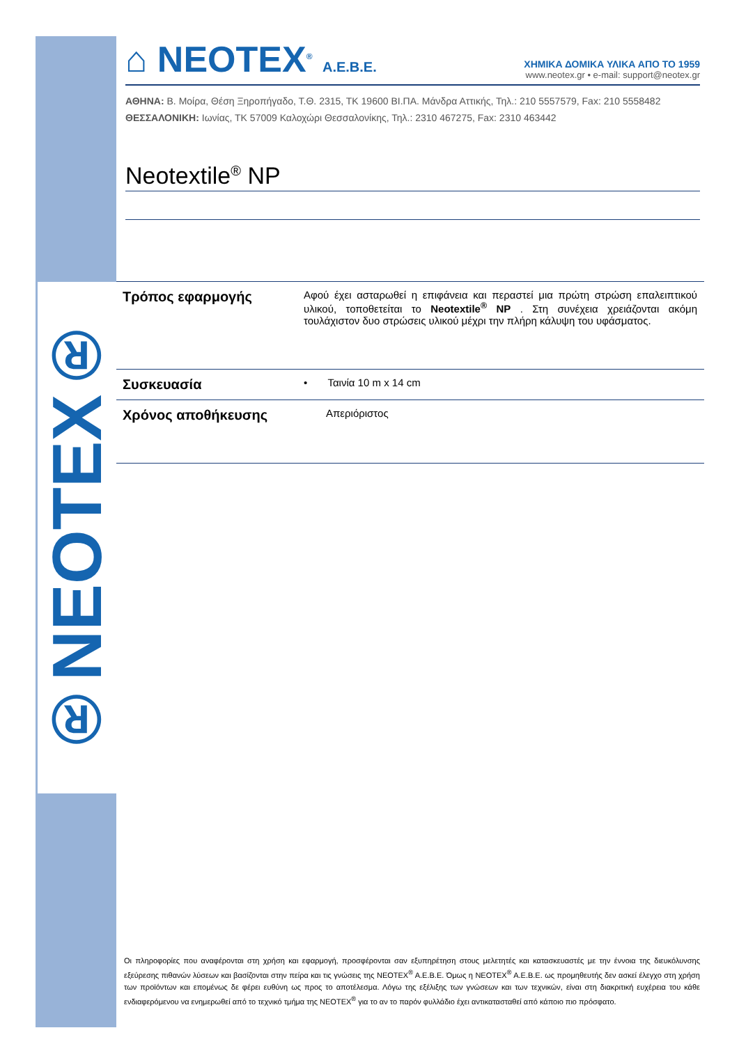®NEOTEX®
⌂ NEOTEX<sup>®</sup> A.E.B.E.
ΧΗΜΙΚΑ ΔΟΜΙΚΑ ΥΛΙΚΑ ΑΠΟ ΤΟ 1959
www.neotex.gr • e-mail: support@neotex.gr
ΑΘΗΝΑ: Β. Μοίρα, Θέση Ξηροπήγαδο, Τ.Θ. 2315, ΤΚ 19600 ΒΙ.ΠΑ. Μάνδρα Αττικής, Τηλ.: 210 5557579, Fax: 210 5558482
ΘΕΣΣΑΛΟΝΙΚΗ: Ιωνίας, ΤΚ 57009 Καλοχώρι Θεσσαλονίκης, Τηλ.: 2310 467275, Fax: 2310 463442
Neotextile<sup>®</sup> NP
| Τρόπος εφαρμογής | Αφού έχει ασταρωθεί η επιφάνεια και περαστεί μια πρώτη στρώση επαλειπτικού υλικού, τοποθετείται το Neotextile<sup>®</sup> NP . Στη συνέχεια χρειάζονται ακόμη τουλάχιστον δυο στρώσεις υλικού μέχρι την πλήρη κάλυψη του υφάσματος. |
| Συσκευασία | • Ταινία 10 m x 14 cm |
| Χρόνος αποθήκευσης | Απεριόριστος |
Οι πληροφορίες που αναφέρονται στη χρήση και εφαρμογή, προσφέρονται σαν εξυπηρέτηση στους μελετητές και κατασκευαστές με την έννοια της διευκόλυνσης εξεύρεσης πιθανών λύσεων και βασίζονται στην πείρα και τις γνώσεις της NEOTEX<sup>®</sup> A.E.B.E. Όμως η NEOTEX<sup>®</sup> A.E.B.E. ως προμηθευτής δεν ασκεί έλεγχο στη χρήση των προϊόντων και επομένως δε φέρει ευθύνη ως προς το αποτέλεσμα. Λόγω της εξέλιξης των γνώσεων και των τεχνικών, είναι στη διακριτική ευχέρεια του κάθε ενδιαφερόμενου να ενημερωθεί από το τεχνικό τμήμα της NEOTEX<sup>®</sup> για το αν το παρόν φυλλάδιο έχει αντικατασταθεί από κάποιο πιο πρόσφατο.